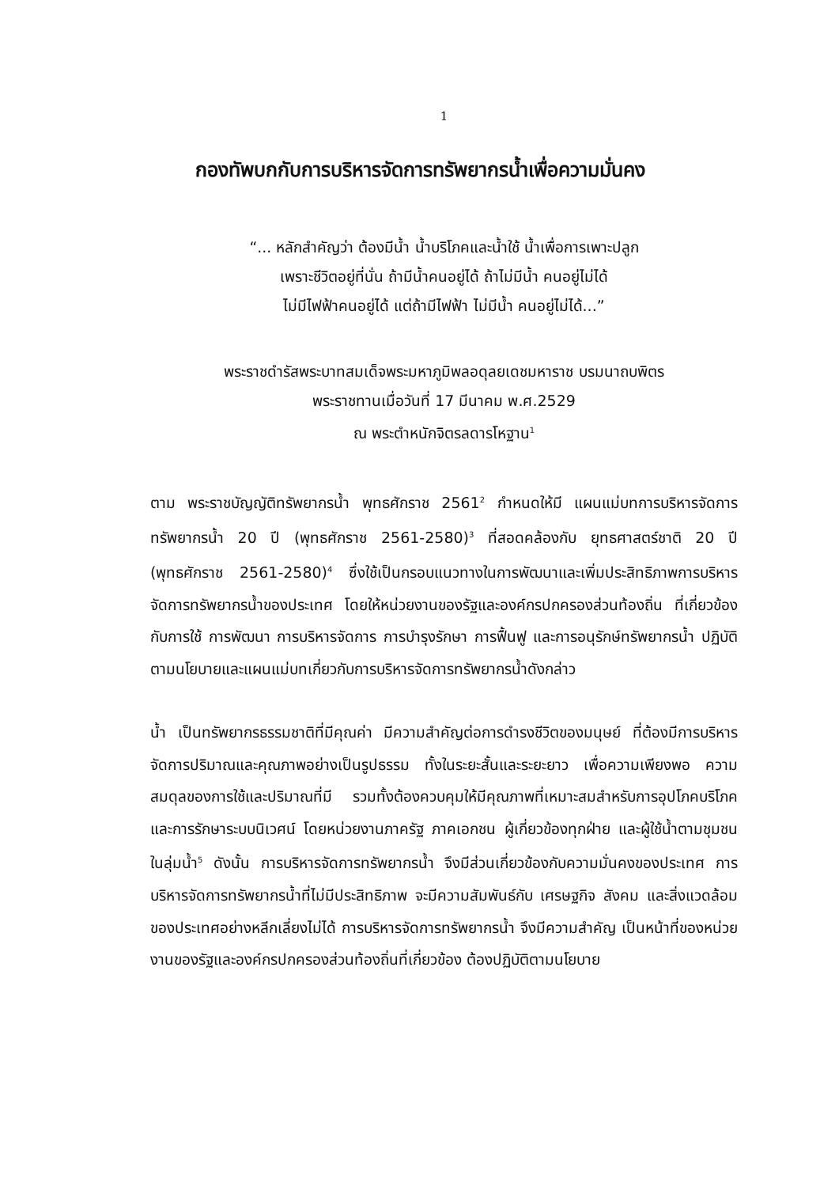1
กองทัพบกกับการบริหารจัดการทรัพยากรน้ำเพื่อความมั่นคง
“... หลักสำคัญว่า ต้องมีน้ำ น้ำบริโภคและน้ำใช้ น้ำเพื่อการเพาะปลูก
เพราะชีวิตอยู่ที่นั่น ถ้ามีน้ำคนอยู่ได้ ถ้าไม่มีน้ำ คนอยู่ไม่ได้
ไม่มีไฟฟ้าคนอยู่ได้ แต่ถ้ามีไฟฟ้า ไม่มีน้ำ คนอยู่ไม่ได้...”
พระราชดำรัสพระบาทสมเด็จพระมหาภูมิพลอดุลยเดชมหาราช บรมนาถบพิตร
พระราชทานเมื่อวันที่ 17 มีนาคม พ.ศ.2529
ณ พระตำหนักจิตรลดารโหฐาน<sup>1</sup>
ตาม พระราชบัญญัติทรัพยากรน้ำ พุทธศักราช 2561<sup>2</sup> กำหนดให้มี แผนแม่บทการบริหารจัดการทรัพยากรน้ำ 20 ปี (พุทธศักราช 2561-2580)<sup>3</sup> ที่สอดคล้องกับ ยุทธศาสตร์ชาติ 20 ปี (พุทธศักราช 2561-2580)<sup>4</sup> ซึ่งใช้เป็นกรอบแนวทางในการพัฒนาและเพิ่มประสิทธิภาพการบริหารจัดการทรัพยากรน้ำของประเทศ โดยให้หน่วยงานของรัฐและองค์กรปกครองส่วนท้องถิ่น ที่เกี่ยวข้องกับการใช้ การพัฒนา การบริหารจัดการ การบำรุงรักษา การฟื้นฟู และการอนุรักษ์ทรัพยากรน้ำ ปฏิบัติตามนโยบายและแผนแม่บทเกี่ยวกับการบริหารจัดการทรัพยากรน้ำดังกล่าว
น้ำ เป็นทรัพยากรธรรมชาติที่มีคุณค่า มีความสำคัญต่อการดำรงชีวิตของมนุษย์ ที่ต้องมีการบริหารจัดการปริมาณและคุณภาพอย่างเป็นรูปธรรม ทั้งในระยะสั้นและระยะยาว เพื่อความเพียงพอ ความสมดุลของการใช้และปริมาณที่มี รวมทั้งต้องควบคุมให้มีคุณภาพที่เหมาะสมสำหรับการอุปโภคบริโภคและการรักษาระบบนิเวศน์ โดยหน่วยงานภาครัฐ ภาคเอกชน ผู้เกี่ยวข้องทุกฝ่าย และผู้ใช้น้ำตามชุมชนในลุ่มน้ำ<sup>5</sup> ดังนั้น การบริหารจัดการทรัพยากรน้ำ จึงมีส่วนเกี่ยวข้องกับความมั่นคงของประเทศ การบริหารจัดการทรัพยากรน้ำที่ไม่มีประสิทธิภาพ จะมีความสัมพันธ์กับ เศรษฐกิจ สังคม และสิ่งแวดล้อม ของประเทศอย่างหลีกเลี่ยงไม่ได้ การบริหารจัดการทรัพยากรน้ำ จึงมีความสำคัญ เป็นหน้าที่ของหน่วยงานของรัฐและองค์กรปกครองส่วนท้องถิ่นที่เกี่ยวข้อง ต้องปฏิบัติตามนโยบาย